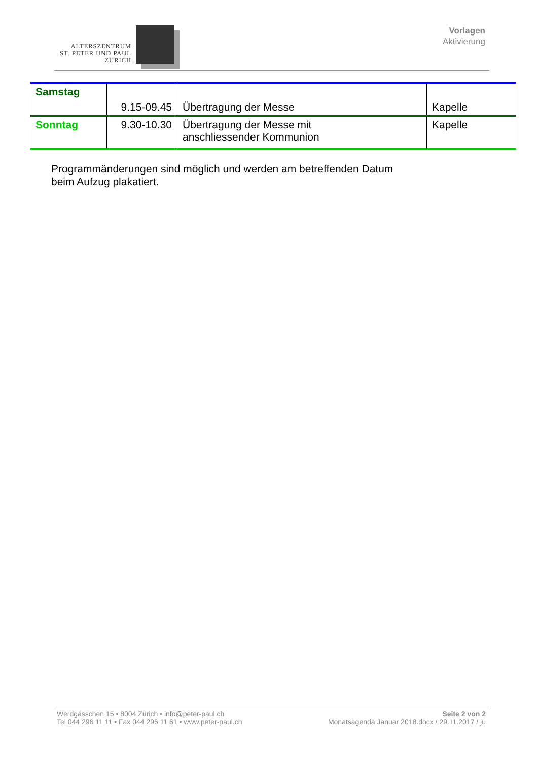ALTERSZENTRUM
ST. PETER UND PAUL
ZÜRICH
Vorlagen
Aktivierung
| Samstag | 9.15-09.45 | Übertragung der Messe | Kapelle |
| Sonntag | 9.30-10.30 | Übertragung der Messe mit anschliessender Kommunion | Kapelle |
Programmänderungen sind möglich und werden am betreffenden Datum
beim Aufzug plakatiert.
Werdgässchen 15 • 8004 Zürich • info@peter-paul.ch
Tel 044 296 11 11 • Fax 044 296 11 61 • www.peter-paul.ch
Seite 2 von 2
Monatsagenda Januar 2018.docx / 29.11.2017 / ju